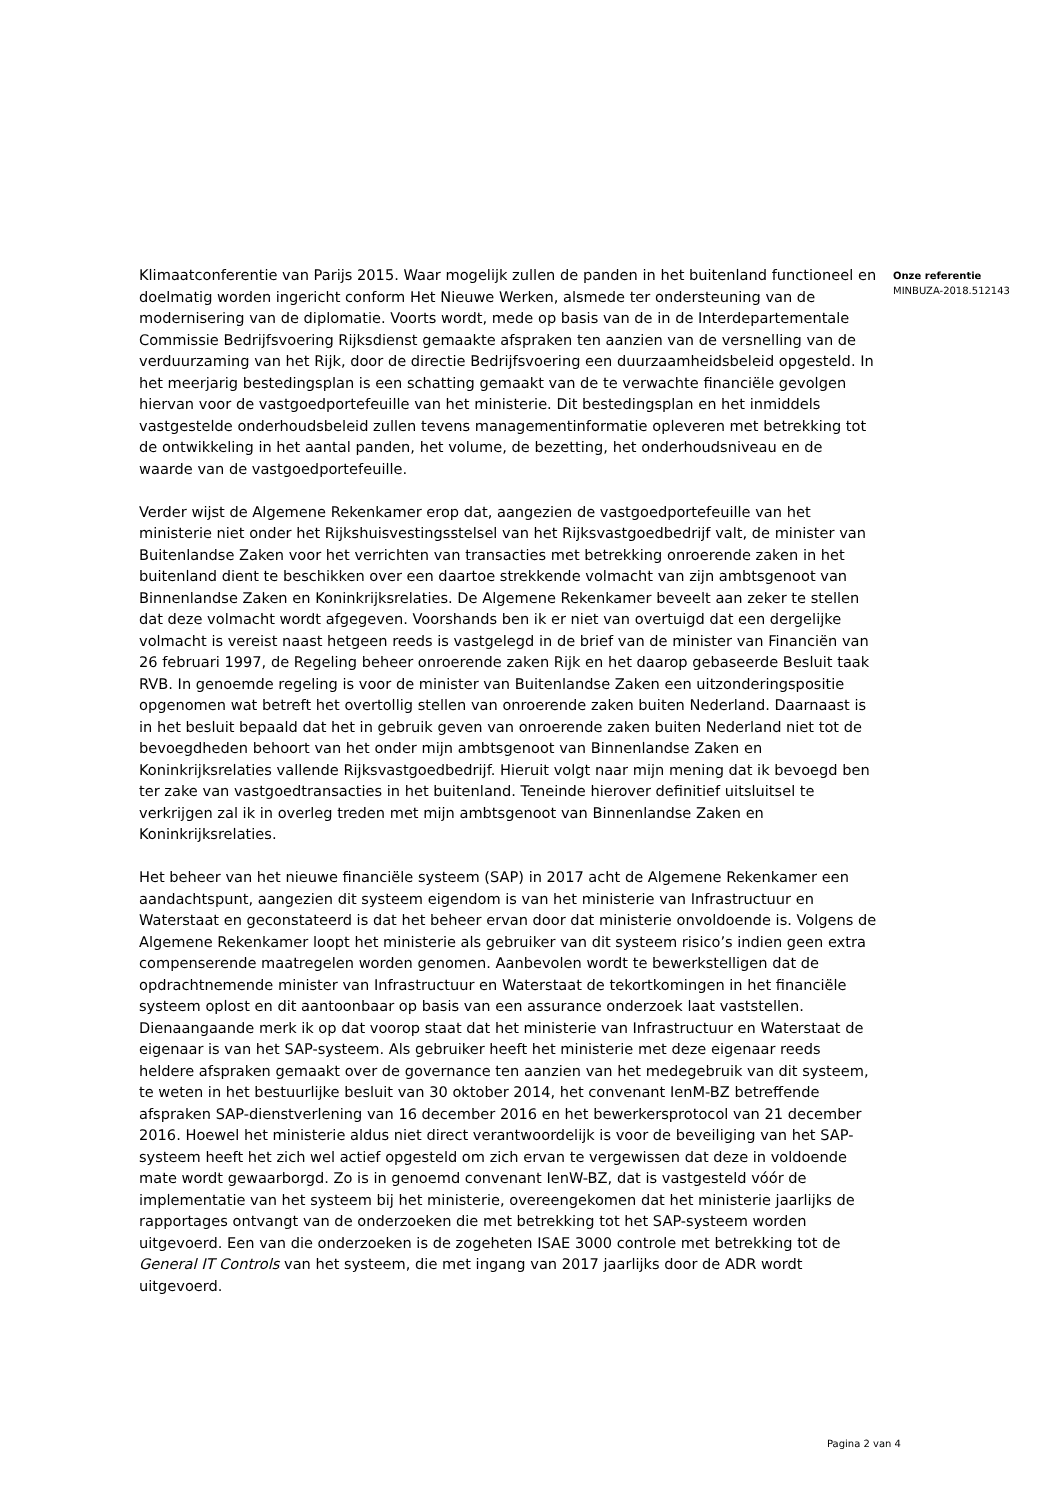Klimaatconferentie van Parijs 2015. Waar mogelijk zullen de panden in het buitenland functioneel en doelmatig worden ingericht conform Het Nieuwe Werken, alsmede ter ondersteuning van de modernisering van de diplomatie. Voorts wordt, mede op basis van de in de Interdepartementale Commissie Bedrijfsvoering Rijksdienst gemaakte afspraken ten aanzien van de versnelling van de verduurzaming van het Rijk, door de directie Bedrijfsvoering een duurzaamheidsbeleid opgesteld. In het meerjarig bestedingsplan is een schatting gemaakt van de te verwachte financiële gevolgen hiervan voor de vastgoedportefeuille van het ministerie. Dit bestedingsplan en het inmiddels vastgestelde onderhoudsbeleid zullen tevens managementinformatie opleveren met betrekking tot de ontwikkeling in het aantal panden, het volume, de bezetting, het onderhoudsniveau en de waarde van de vastgoedportefeuille.
Verder wijst de Algemene Rekenkamer erop dat, aangezien de vastgoedportefeuille van het ministerie niet onder het Rijkshuisvestingsstelsel van het Rijksvastgoedbedrijf valt, de minister van Buitenlandse Zaken voor het verrichten van transacties met betrekking onroerende zaken in het buitenland dient te beschikken over een daartoe strekkende volmacht van zijn ambtsgenoot van Binnenlandse Zaken en Koninkrijksrelaties. De Algemene Rekenkamer beveelt aan zeker te stellen dat deze volmacht wordt afgegeven. Voorshands ben ik er niet van overtuigd dat een dergelijke volmacht is vereist naast hetgeen reeds is vastgelegd in de brief van de minister van Financiën van 26 februari 1997, de Regeling beheer onroerende zaken Rijk en het daarop gebaseerde Besluit taak RVB. In genoemde regeling is voor de minister van Buitenlandse Zaken een uitzonderingspositie opgenomen wat betreft het overtollig stellen van onroerende zaken buiten Nederland. Daarnaast is in het besluit bepaald dat het in gebruik geven van onroerende zaken buiten Nederland niet tot de bevoegdheden behoort van het onder mijn ambtsgenoot van Binnenlandse Zaken en Koninkrijksrelaties vallende Rijksvastgoedbedrijf. Hieruit volgt naar mijn mening dat ik bevoegd ben ter zake van vastgoedtransacties in het buitenland. Teneinde hierover definitief uitsluitsel te verkrijgen zal ik in overleg treden met mijn ambtsgenoot van Binnenlandse Zaken en Koninkrijksrelaties.
Het beheer van het nieuwe financiële systeem (SAP) in 2017 acht de Algemene Rekenkamer een aandachtspunt, aangezien dit systeem eigendom is van het ministerie van Infrastructuur en Waterstaat en geconstateerd is dat het beheer ervan door dat ministerie onvoldoende is. Volgens de Algemene Rekenkamer loopt het ministerie als gebruiker van dit systeem risico’s indien geen extra compenserende maatregelen worden genomen. Aanbevolen wordt te bewerkstelligen dat de opdrachtnemende minister van Infrastructuur en Waterstaat de tekortkomingen in het financiële systeem oplost en dit aantoonbaar op basis van een assurance onderzoek laat vaststellen.
Dienaangaande merk ik op dat voorop staat dat het ministerie van Infrastructuur en Waterstaat de eigenaar is van het SAP-systeem. Als gebruiker heeft het ministerie met deze eigenaar reeds heldere afspraken gemaakt over de governance ten aanzien van het medegebruik van dit systeem, te weten in het bestuurlijke besluit van 30 oktober 2014, het convenant IenM-BZ betreffende afspraken SAP-dienstverlening van 16 december 2016 en het bewerkersprotocol van 21 december 2016. Hoewel het ministerie aldus niet direct verantwoordelijk is voor de beveiliging van het SAP-systeem heeft het zich wel actief opgesteld om zich ervan te vergewissen dat deze in voldoende mate wordt gewaarborgd. Zo is in genoemd convenant IenW-BZ, dat is vastgesteld vóór de implementatie van het systeem bij het ministerie, overeengekomen dat het ministerie jaarlijks de rapportages ontvangt van de onderzoeken die met betrekking tot het SAP-systeem worden uitgevoerd. Een van die onderzoeken is de zogeheten ISAE 3000 controle met betrekking tot de General IT Controls van het systeem, die met ingang van 2017 jaarlijks door de ADR wordt uitgevoerd.
Onze referentie
MINBUZA-2018.512143
Pagina 2 van 4